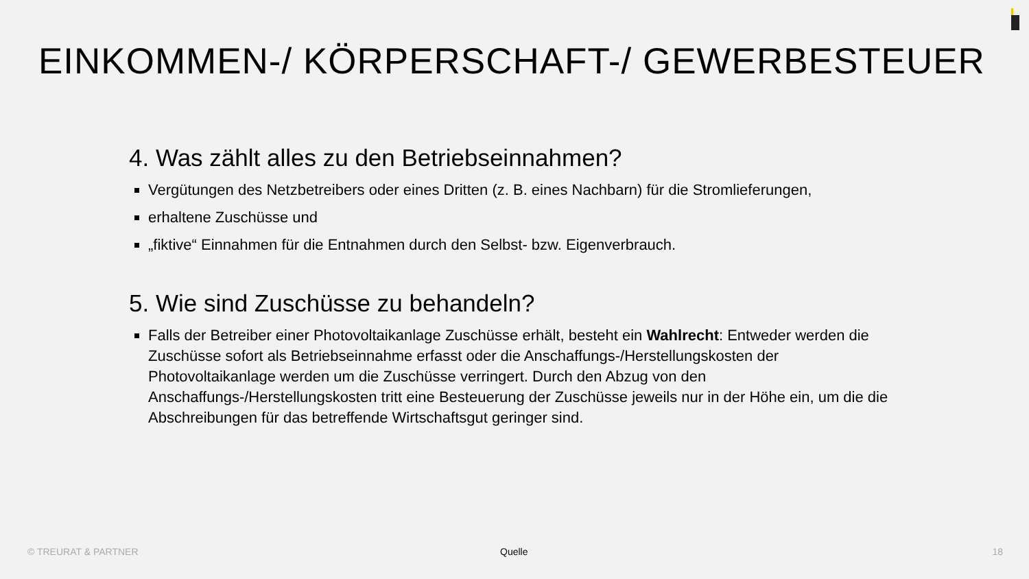EINKOMMEN-/ KÖRPERSCHAFT-/ GEWERBESTEUER
4. Was zählt alles zu den Betriebseinnahmen?
Vergütungen des Netzbetreibers oder eines Dritten (z. B. eines Nachbarn) für die Stromlieferungen,
erhaltene Zuschüsse und
„fiktive“ Einnahmen für die Entnahmen durch den Selbst- bzw. Eigenverbrauch.
5. Wie sind Zuschüsse zu behandeln?
Falls der Betreiber einer Photovoltaikanlage Zuschüsse erhält, besteht ein Wahlrecht: Entweder werden die Zuschüsse sofort als Betriebseinnahme erfasst oder die Anschaffungs-/Herstellungskosten der Photovoltaikanlage werden um die Zuschüsse verringert. Durch den Abzug von den Anschaffungs-/Herstellungskosten tritt eine Besteuerung der Zuschüsse jeweils nur in der Höhe ein, um die die Abschreibungen für das betreffende Wirtschaftsgut geringer sind.
© TREURAT & PARTNER Quelle 18